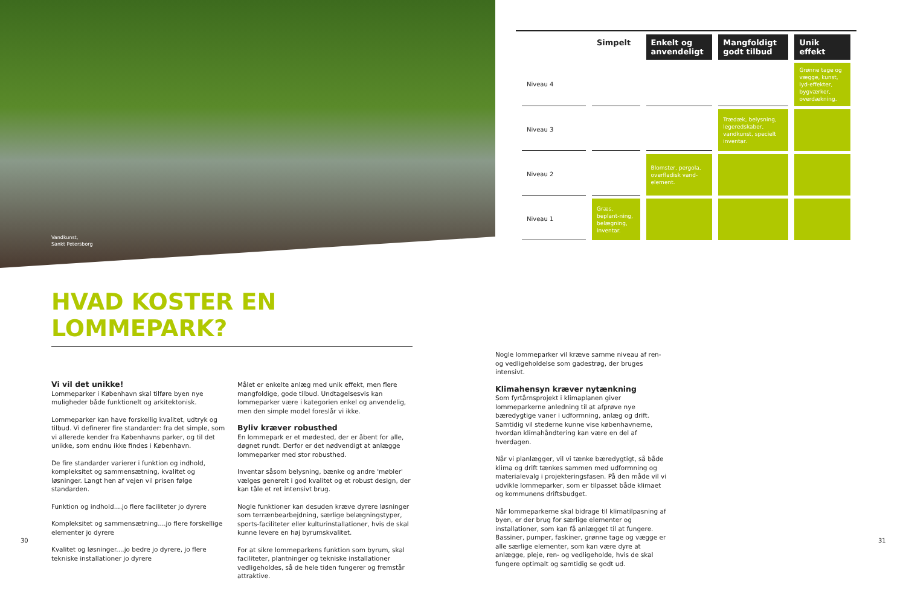Vandkunst,
Sankt Petersborg
HVAD KOSTER EN LOMMEPARK?
Vi vil det unikke!
Lommeparker i København skal tilføre byen nye muligheder både funktionelt og arkitektonisk.
Lommeparker kan have forskellig kvalitet, udtryk og tilbud. Vi definerer fire standarder: fra det simple, som vi allerede kender fra Københavns parker, og til det unikke, som endnu ikke findes i København.
De fire standarder varierer i funktion og indhold, kompleksitet og sammensætning, kvalitet og løsninger. Langt hen af vejen vil prisen følge standarden.
Funktion og indhold....jo flere faciliteter jo dyrere
Kompleksitet og sammensætning....jo flere forskellige elementer jo dyrere
Kvalitet og løsninger....jo bedre jo dyrere, jo flere tekniske installationer jo dyrere
Målet er enkelte anlæg med unik effekt, men flere mangfoldige, gode tilbud. Undtagelsesvis kan lommeparker være i kategorien enkel og anvendelig, men den simple model foreslår vi ikke.
Byliv kræver robusthed
En lommepark er et mødested, der er åbent for alle, døgnet rundt. Derfor er det nødvendigt at anlægge lommeparker med stor robusthed.
Inventar såsom belysning, bænke og andre 'møbler' vælges generelt i god kvalitet og et robust design, der kan tåle et ret intensivt brug.
Nogle funktioner kan desuden kræve dyrere løsninger som terrænbearbejdning, særlige belægningstyper, sports-faciliteter eller kulturinstallationer, hvis de skal kunne levere en høj byrumskvalitet.
For at sikre lommeparkens funktion som byrum, skal faciliteter, plantninger og tekniske installationer vedligeholdes, så de hele tiden fungerer og fremstår attraktive.
| | Simpelt | Enkelt og anvendeligt | Mangfoldigt godt tilbud | Unik effekt |
| --- | --- | --- | --- | --- |
| Niveau 4 | | | | Grønne tage og vægge, kunst, lyd-effekter, bygværker, overdækning. |
| Niveau 3 | | | Trædæk, belysning, legeredskaber, vandkunst, specielt inventar. | |
| Niveau 2 | | Blomster, pergola, overfladisk vand-element. | | |
| Niveau 1 | Græs, beplant-ning, belægning, inventar. | | | |
Nogle lommeparker vil kræve samme niveau af ren- og vedligeholdelse som gadestrøg, der bruges intensivt.
Klimahensyn kræver nytænkning
Som fyrtårnsprojekt i klimaplanen giver lommeparkerne anledning til at afprøve nye bæredygtige vaner i udformning, anlæg og drift. Samtidig vil stederne kunne vise københavnerne, hvordan klimahåndtering kan være en del af hverdagen.
Når vi planlægger, vil vi tænke bæredygtigt, så både klima og drift tænkes sammen med udformning og materialevalg i projekteringsfasen. På den måde vil vi udvikle lommeparker, som er tilpasset både klimaet og kommunens driftsbudget.
Når lommeparkerne skal bidrage til klimatilpasning af byen, er der brug for særlige elementer og installationer, som kan få anlægget til at fungere. Bassiner, pumper, faskiner, grønne tage og vægge er alle særlige elementer, som kan være dyre at anlægge, pleje, ren- og vedligeholde, hvis de skal fungere optimalt og samtidig se godt ud.
30 31